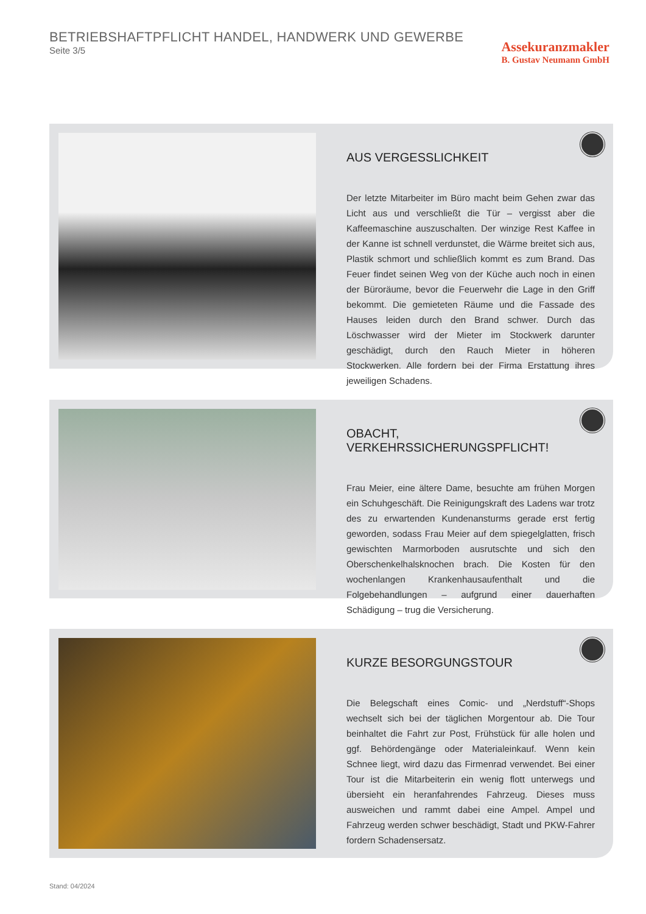BETRIEBSHAFTPFLICHT HANDEL, HANDWERK UND GEWERBE
Seite 3/5
Assekuranzmakler
B. Gustav Neumann GmbH
AUS VERGESSLICHKEIT
Der letzte Mitarbeiter im Büro macht beim Gehen zwar das Licht aus und verschließt die Tür – vergisst aber die Kaffeemaschine auszuschalten. Der winzige Rest Kaffee in der Kanne ist schnell verdunstet, die Wärme breitet sich aus, Plastik schmort und schließlich kommt es zum Brand. Das Feuer findet seinen Weg von der Küche auch noch in einen der Büroräume, bevor die Feuerwehr die Lage in den Griff bekommt. Die gemieteten Räume und die Fassade des Hauses leiden durch den Brand schwer. Durch das Löschwasser wird der Mieter im Stockwerk darunter geschädigt, durch den Rauch Mieter in höheren Stockwerken. Alle fordern bei der Firma Erstattung ihres jeweiligen Schadens.
OBACHT, VERKEHRSSICHERUNGSPFLICHT!
Frau Meier, eine ältere Dame, besuchte am frühen Morgen ein Schuhgeschäft. Die Reinigungskraft des Ladens war trotz des zu erwartenden Kundenansturms gerade erst fertig geworden, sodass Frau Meier auf dem spiegelglatten, frisch gewischten Marmorboden ausrutschte und sich den Oberschenkelhalsknochen brach. Die Kosten für den wochenlangen Krankenhausaufenthalt und die Folgebehandlungen – aufgrund einer dauerhaften Schädigung – trug die Versicherung.
KURZE BESORGUNGSTOUR
Die Belegschaft eines Comic- und „Nerdstuff“-Shops wechselt sich bei der täglichen Morgentour ab. Die Tour beinhaltet die Fahrt zur Post, Frühstück für alle holen und ggf. Behördengänge oder Materialeinkauf. Wenn kein Schnee liegt, wird dazu das Firmenrad verwendet. Bei einer Tour ist die Mitarbeiterin ein wenig flott unterwegs und übersieht ein heranfahrendes Fahrzeug. Dieses muss ausweichen und rammt dabei eine Ampel. Ampel und Fahrzeug werden schwer beschädigt, Stadt und PKW-Fahrer fordern Schadensersatz.
Stand: 04/2024